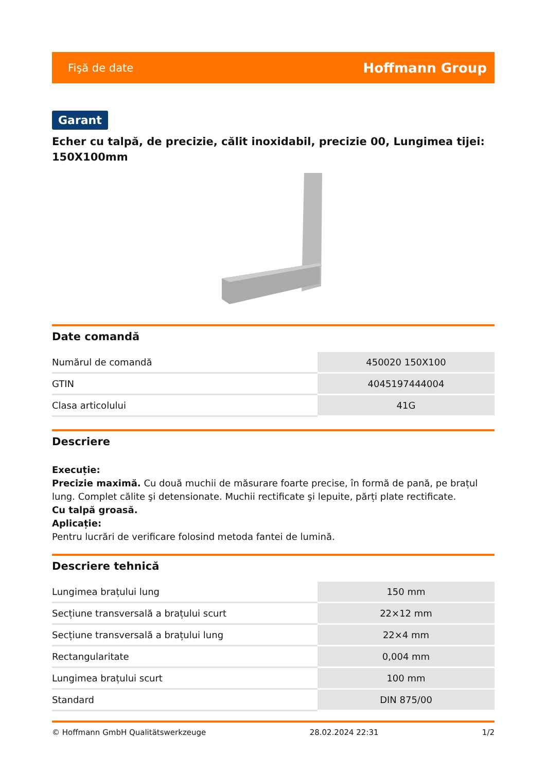Fişă de date Hoffmann Group
Garant
Echer cu talpă, de precizie, călit inoxidabil, precizie 00, Lungimea tijei: 150X100mm
Date comandă
| Numărul de comandă | 450020 150X100 |
| GTIN | 4045197444004 |
| Clasa articolului | 41G |
Descriere
Execuție:
Precizie maximă. Cu două muchii de măsurare foarte precise, în formă de pană, pe brațul lung. Complet călite şi detensionate. Muchii rectificate şi lepuite, părți plate rectificate.
Cu talpă groasă.
Aplicație:
Pentru lucrări de verificare folosind metoda fantei de lumină.
Descriere tehnică
| Lungimea brațului lung | 150 mm |
| Secțiune transversală a brațului scurt | 22×12 mm |
| Secțiune transversală a brațului lung | 22×4 mm |
| Rectangularitate | 0,004 mm |
| Lungimea brațului scurt | 100 mm |
| Standard | DIN 875/00 |
© Hoffmann GmbH Qualitätswerkzeuge 28.02.2024 22:31 1/2